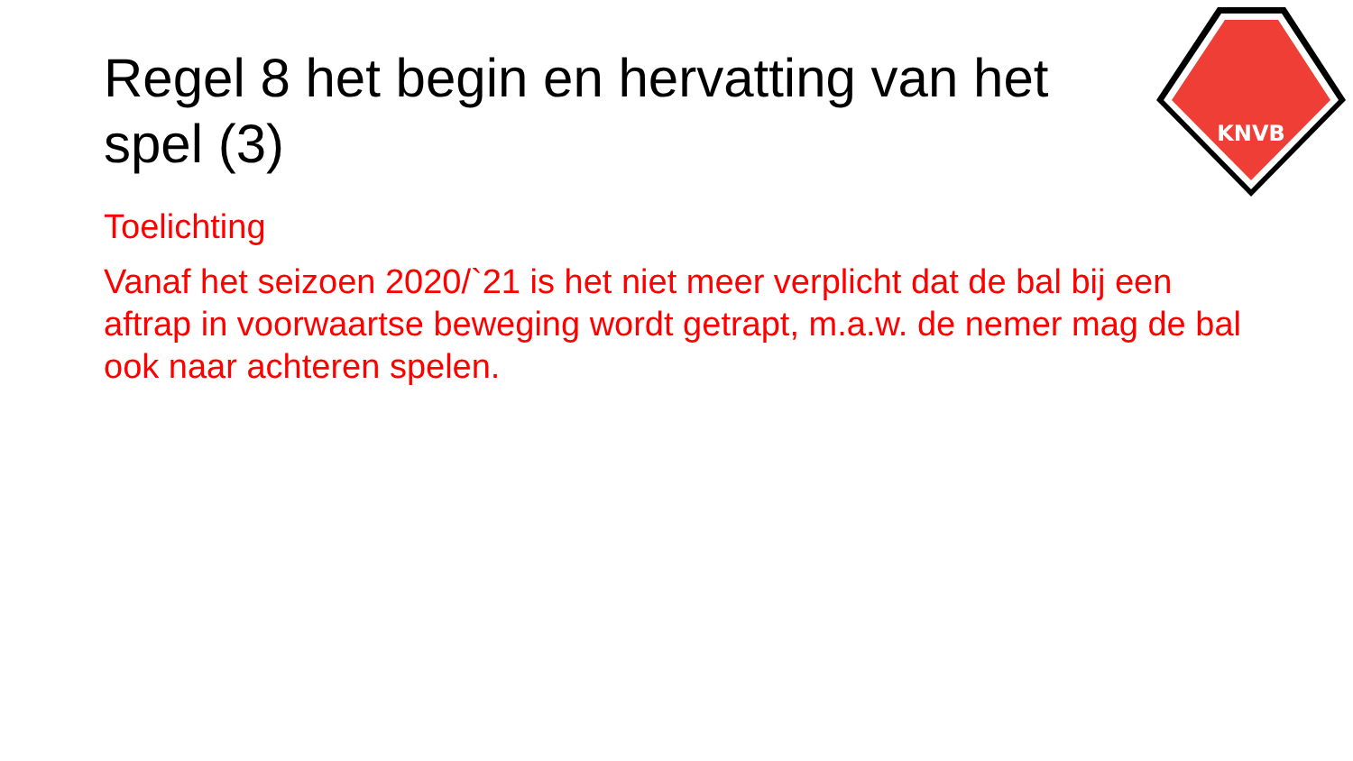Regel 8 het begin en hervatting van het spel (3)
Toelichting
Vanaf het seizoen 2020/`21 is het niet meer verplicht dat de bal bij een aftrap in voorwaartse beweging wordt getrapt, m.a.w. de nemer mag de bal ook naar achteren spelen.
KNVB